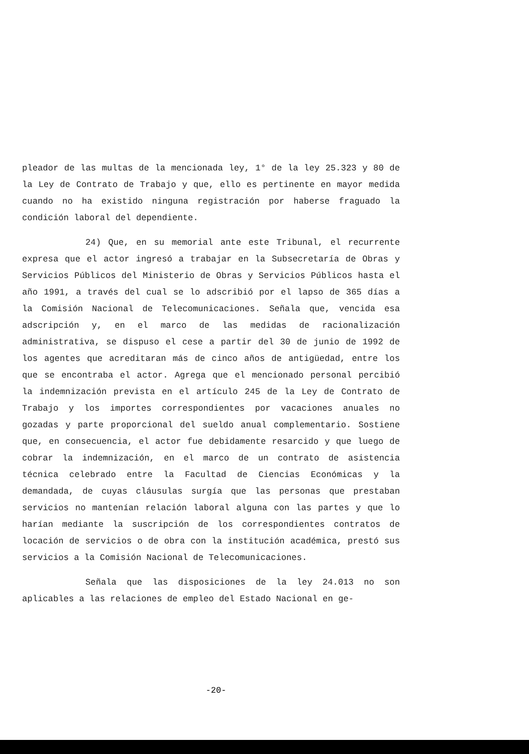pleador de las multas de la mencionada ley, 1° de la ley 25.323 y 80 de la Ley de Contrato de Trabajo y que, ello es pertinente en mayor medida cuando no ha existido ninguna registración por haberse fraguado la condición laboral del dependiente.
24) Que, en su memorial ante este Tribunal, el recurrente expresa que el actor ingresó a trabajar en la Subsecretaría de Obras y Servicios Públicos del Ministerio de Obras y Servicios Públicos hasta el año 1991, a través del cual se lo adscribió por el lapso de 365 días a la Comisión Nacional de Telecomunicaciones. Señala que, vencida esa adscripción y, en el marco de las medidas de racionalización administrativa, se dispuso el cese a partir del 30 de junio de 1992 de los agentes que acreditaran más de cinco años de antigüedad, entre los que se encontraba el actor. Agrega que el mencionado personal percibió la indemnización prevista en el artículo 245 de la Ley de Contrato de Trabajo y los importes correspondientes por vacaciones anuales no gozadas y parte proporcional del sueldo anual complementario. Sostiene que, en consecuencia, el actor fue debidamente resarcido y que luego de cobrar la indemnización, en el marco de un contrato de asistencia técnica celebrado entre la Facultad de Ciencias Económicas y la demandada, de cuyas cláusulas surgía que las personas que prestaban servicios no mantenían relación laboral alguna con las partes y que lo harían mediante la suscripción de los correspondientes contratos de locación de servicios o de obra con la institución académica, prestó sus servicios a la Comisión Nacional de Telecomunicaciones.
Señala que las disposiciones de la ley 24.013 no son aplicables a las relaciones de empleo del Estado Nacional en ge-
-20-